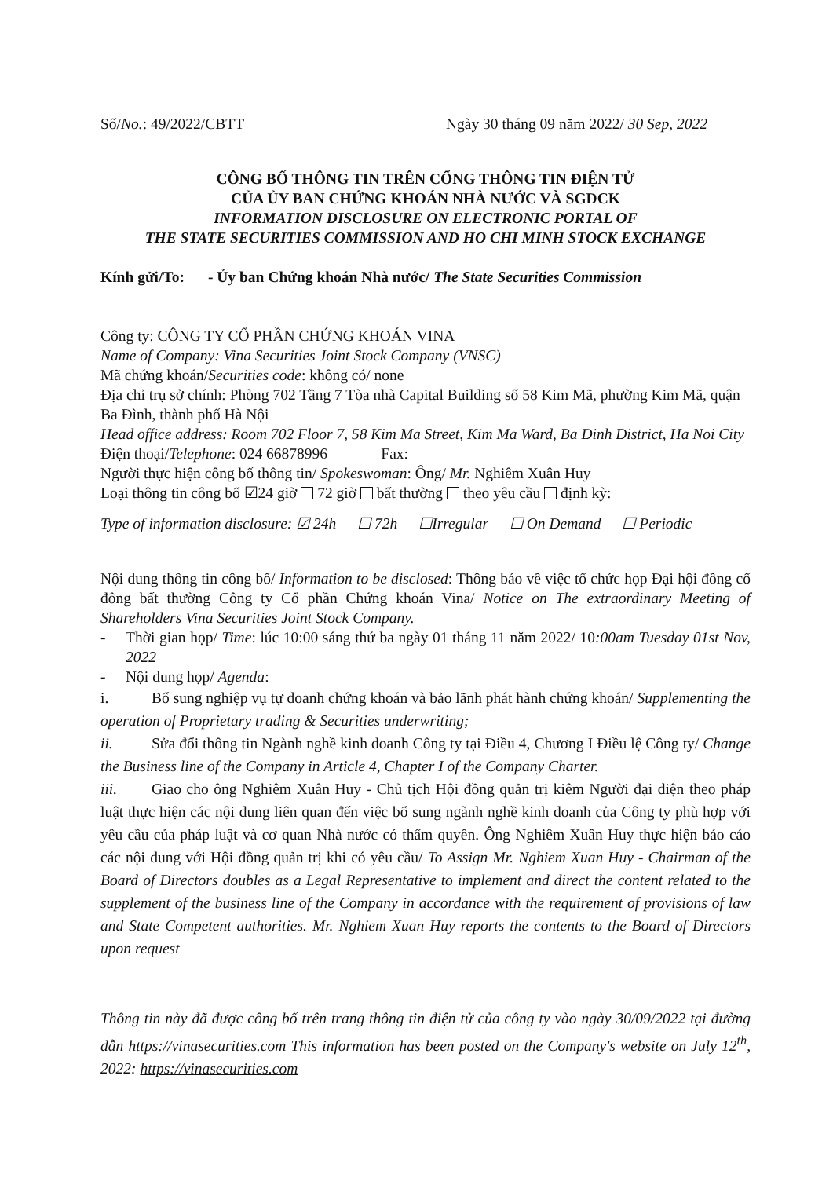Số/No.: 49/2022/CBTT Ngày 30 tháng 09 năm 2022/ 30 Sep, 2022
CÔNG BỐ THÔNG TIN TRÊN CỔNG THÔNG TIN ĐIỆN TỬ
CỦA ỦY BAN CHỨNG KHOÁN NHÀ NƯỚC VÀ SGDCK
INFORMATION DISCLOSURE ON ELECTRONIC PORTAL OF
THE STATE SECURITIES COMMISSION AND HO CHI MINH STOCK EXCHANGE
Kính gửi/To: - Ủy ban Chứng khoán Nhà nước/ The State Securities Commission
Công ty: CÔNG TY CỔ PHẦN CHỨNG KHOÁN VINA
Name of Company: Vina Securities Joint Stock Company (VNSC)
Mã chứng khoán/Securities code: không có/ none
Địa chỉ trụ sở chính: Phòng 702 Tầng 7 Tòa nhà Capital Building số 58 Kim Mã, phường Kim Mã, quận Ba Đình, thành phố Hà Nội
Head office address: Room 702 Floor 7, 58 Kim Ma Street, Kim Ma Ward, Ba Dinh District, Ha Noi City
Điện thoại/Telephone: 024 66878996 Fax:
Người thực hiện công bố thông tin/ Spokeswoman: Ông/ Mr. Nghiêm Xuân Huy
Loại thông tin công bố ☑24 giờ 72 giờ bất thường theo yêu cầu định kỳ:
Type of information disclosure: ☑ 24h ☐ 72h ☐Irregular ☐ On Demand ☐ Periodic
Nội dung thông tin công bố/ Information to be disclosed: Thông báo về việc tổ chức họp Đại hội đồng cổ đông bất thường Công ty Cổ phần Chứng khoán Vina/ Notice on The extraordinary Meeting of Shareholders Vina Securities Joint Stock Company.
- Thời gian họp/ Time: lúc 10:00 sáng thứ ba ngày 01 tháng 11 năm 2022/ 10:00am Tuesday 01st Nov, 2022
- Nội dung họp/ Agenda:
i. Bổ sung nghiệp vụ tự doanh chứng khoán và bảo lãnh phát hành chứng khoán/ Supplementing the operation of Proprietary trading & Securities underwriting;
ii. Sửa đổi thông tin Ngành nghề kinh doanh Công ty tại Điều 4, Chương I Điều lệ Công ty/ Change the Business line of the Company in Article 4, Chapter I of the Company Charter.
iii. Giao cho ông Nghiêm Xuân Huy - Chủ tịch Hội đồng quản trị kiêm Người đại diện theo pháp luật thực hiện các nội dung liên quan đến việc bổ sung ngành nghề kinh doanh của Công ty phù hợp với yêu cầu của pháp luật và cơ quan Nhà nước có thẩm quyền. Ông Nghiêm Xuân Huy thực hiện báo cáo các nội dung với Hội đồng quản trị khi có yêu cầu/ To Assign Mr. Nghiem Xuan Huy - Chairman of the Board of Directors doubles as a Legal Representative to implement and direct the content related to the supplement of the business line of the Company in accordance with the requirement of provisions of law and State Competent authorities. Mr. Nghiem Xuan Huy reports the contents to the Board of Directors upon request
Thông tin này đã được công bố trên trang thông tin điện tử của công ty vào ngày 30/09/2022 tại đường dẫn https://vinasecurities.com This information has been posted on the Company's website on July 12<sup>th</sup>, 2022: https://vinasecurities.com